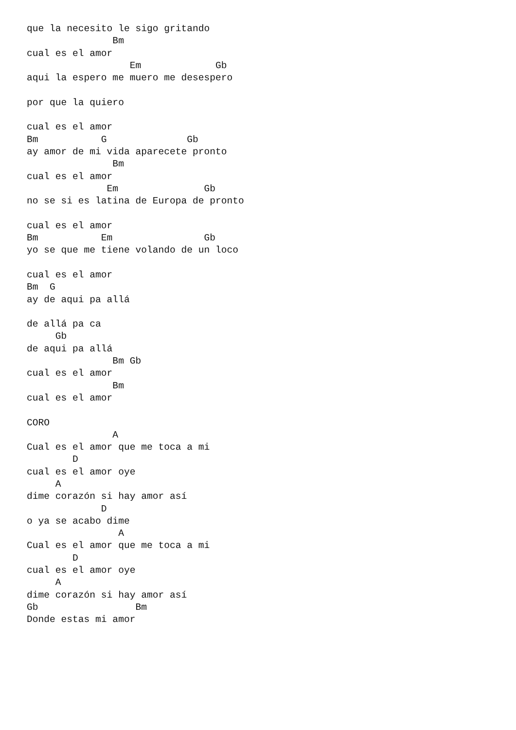que la necesito le sigo gritando
               Bm
cual es el amor
                  Em             Gb
aqui la espero me muero me desespero

por que la quiero

cual es el amor
Bm           G              Gb
ay amor de mi vida aparecete pronto
               Bm
cual es el amor
              Em               Gb
no se si es latina de Europa de pronto

cual es el amor
Bm           Em                Gb
yo se que me tiene volando de un loco

cual es el amor
Bm  G
ay de aqui pa allá

de allá pa ca
     Gb
de aqui pa allá
               Bm Gb
cual es el amor
               Bm
cual es el amor

CORO
               A
Cual es el amor que me toca a mi
        D
cual es el amor oye
     A
dime corazón si hay amor así
             D
o ya se acabo dime
                A
Cual es el amor que me toca a mi
        D
cual es el amor oye
     A
dime corazón si hay amor así
Gb                 Bm
Donde estas mi amor